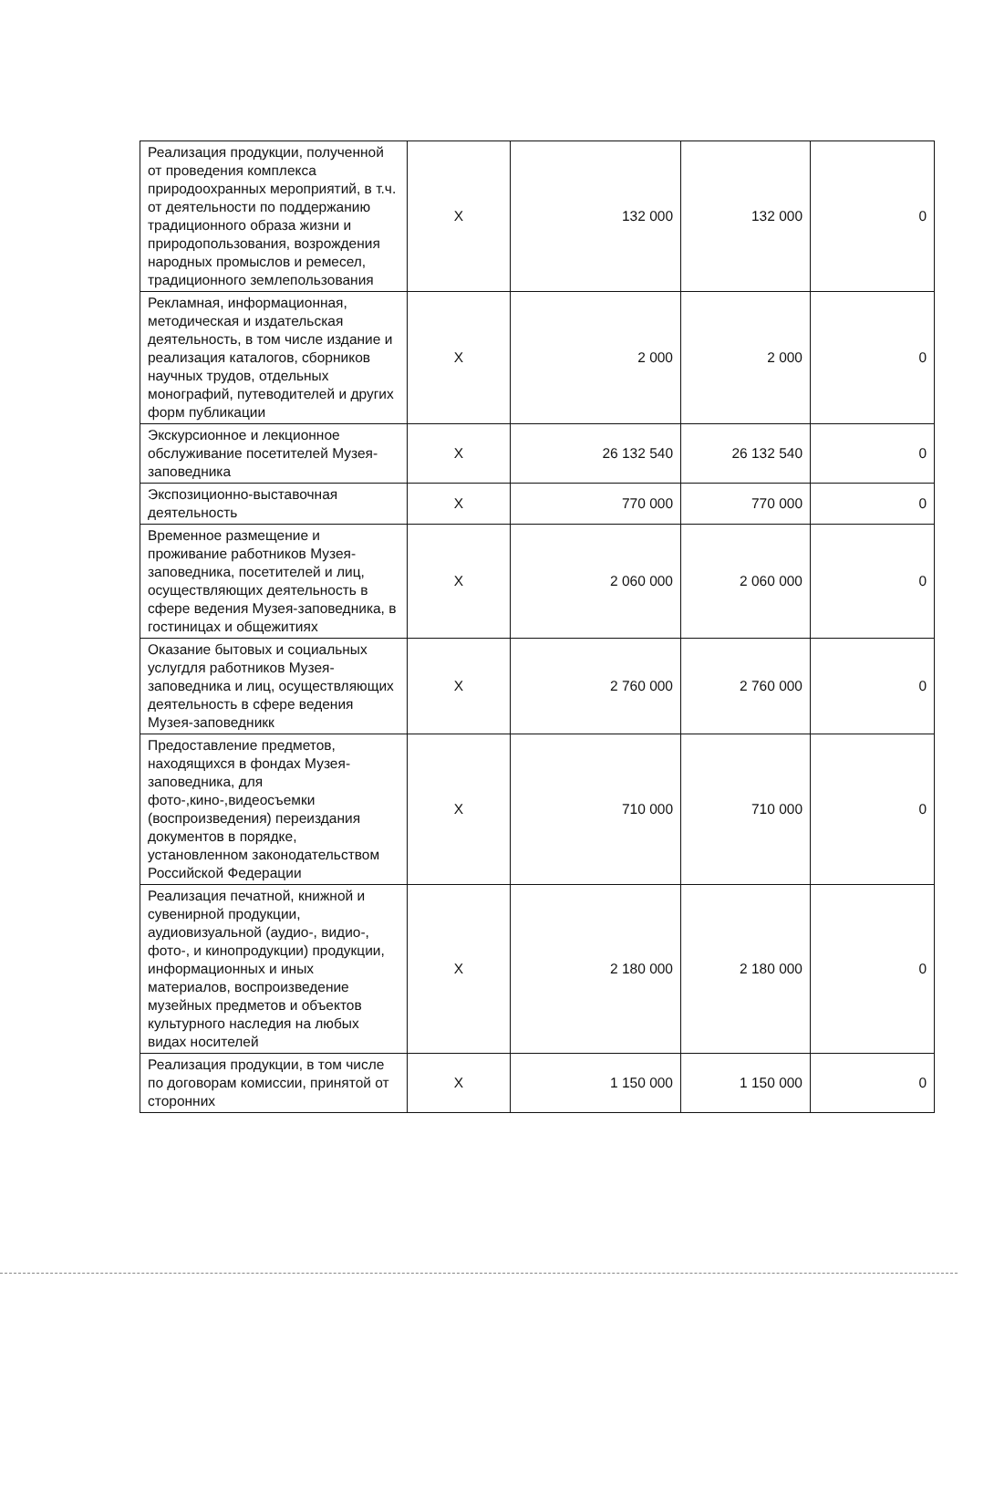| Реализация продукции, полученной от проведения комплекса природоохранных мероприятий, в т.ч. от деятельности по поддержанию традиционного образа жизни и природопользования, возрождения народных промыслов и ремесел, традиционного землепользования | Х | 132 000 | 132 000 | 0 |
| Рекламная, информационная, методическая и издательская деятельность, в том числе издание и реализация каталогов, сборников научных трудов, отдельных монографий, путеводителей и других форм публикации | Х | 2 000 | 2 000 | 0 |
| Экскурсионное и лекционное обслуживание посетителей Музея-заповедника | Х | 26 132 540 | 26 132 540 | 0 |
| Экспозиционно-выставочная деятельность | Х | 770 000 | 770 000 | 0 |
| Временное размещение и проживание работников Музея-заповедника, посетителей и лиц, осуществляющих деятельность в сфере ведения Музея-заповедника, в гостиницах и общежитиях | Х | 2 060 000 | 2 060 000 | 0 |
| Оказание бытовых и социальных услугдля работников Музея-заповедника и лиц, осуществляющих деятельность в сфере ведения Музея-заповедникк | Х | 2 760 000 | 2 760 000 | 0 |
| Предоставление предметов, находящихся в фондах Музея-заповедника, для фото-,кино-,видеосъемки (воспроизведения) переиздания документов в порядке, установленном законодательством Российской Федерации | Х | 710 000 | 710 000 | 0 |
| Реализация печатной, книжной и сувенирной продукции, аудиовизуальной (аудио-, видио-, фото-, и кинопродукции) продукции, информационных и иных материалов, воспроизведение музейных предметов и объектов культурного наследия на любых видах носителей | Х | 2 180 000 | 2 180 000 | 0 |
| Реализация продукции, в том числе по договорам комиссии, принятой от сторонних | Х | 1 150 000 | 1 150 000 | 0 |